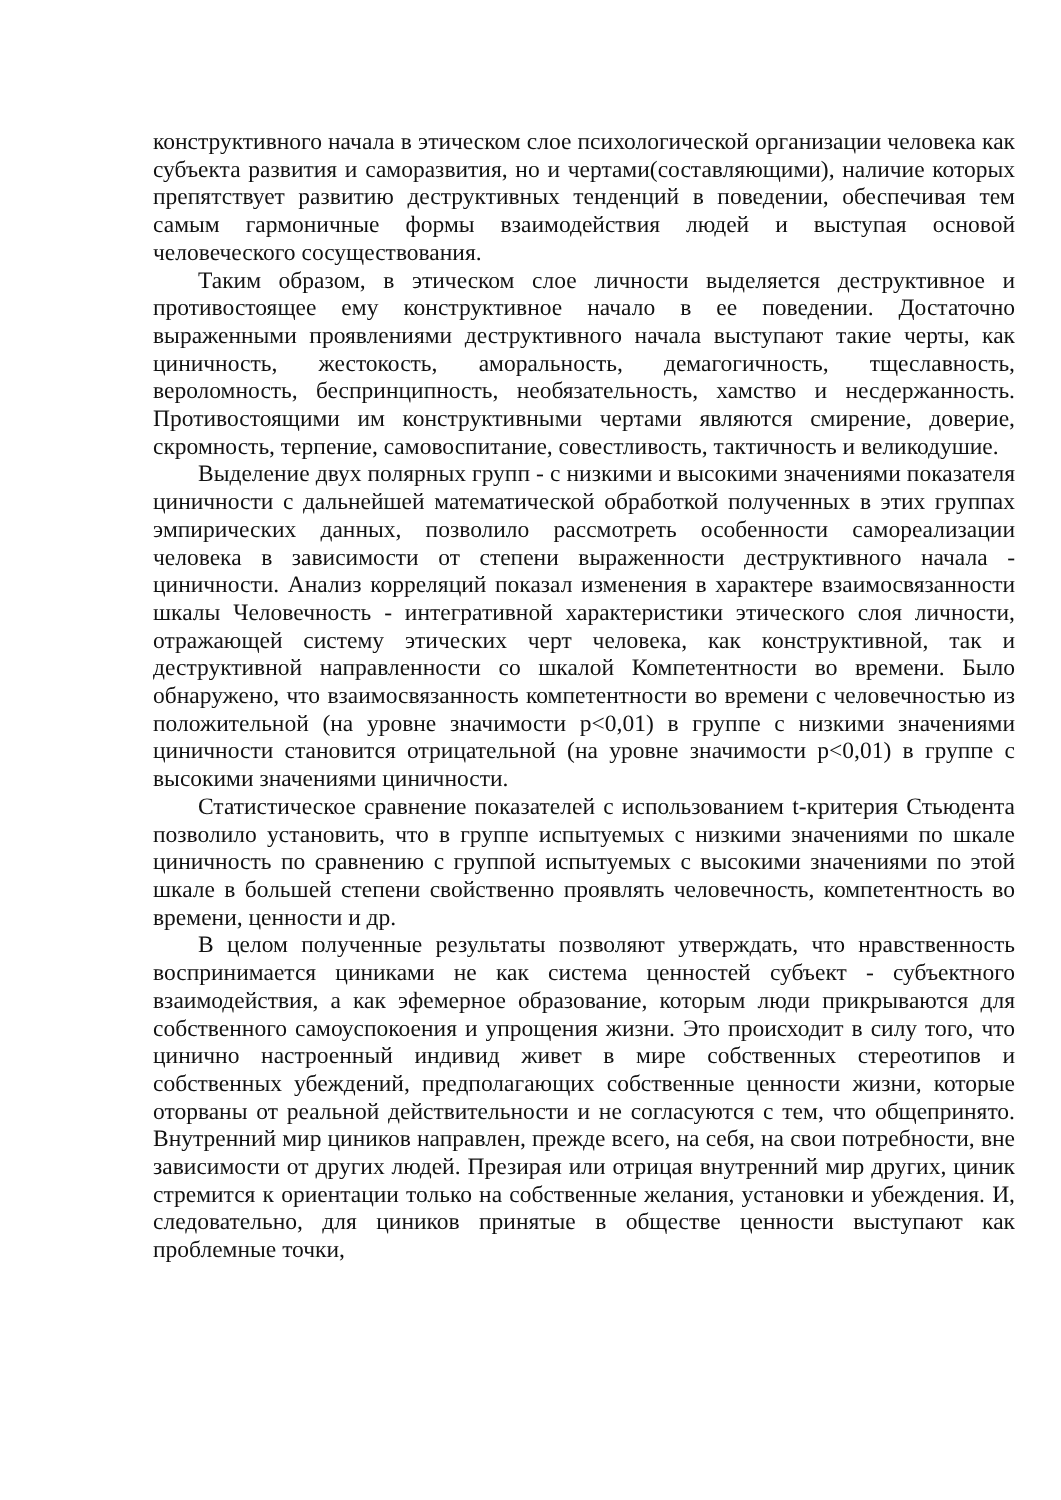конструктивного начала в этическом слое психологической организации человека как субъекта развития и саморазвития, но и чертами(составляющими), наличие которых препятствует развитию деструктивных тенденций в поведении, обеспечивая тем самым гармоничные формы взаимодействия людей и выступая основой человеческого сосуществования.
Таким образом, в этическом слое личности выделяется деструктивное и противостоящее ему конструктивное начало в ее поведении. Достаточно выраженными проявлениями деструктивного начала выступают такие черты, как циничность, жестокость, аморальность, демагогичность, тщеславность, вероломность, беспринципность, необязательность, хамство и несдержанность. Противостоящими им конструктивными чертами являются смирение, доверие, скромность, терпение, самовоспитание, совестливость, тактичность и великодушие.
Выделение двух полярных групп - с низкими и высокими значениями показателя циничности с дальнейшей математической обработкой полученных в этих группах эмпирических данных, позволило рассмотреть особенности самореализации человека в зависимости от степени выраженности деструктивного начала - циничности. Анализ корреляций показал изменения в характере взаимосвязанности шкалы Человечность - интегративной характеристики этического слоя личности, отражающей систему этических черт человека, как конструктивной, так и деструктивной направленности со шкалой Компетентности во времени. Было обнаружено, что взаимосвязанность компетентности во времени с человечностью из положительной (на уровне значимости p<0,01) в группе с низкими значениями циничности становится отрицательной (на уровне значимости p<0,01) в группе с высокими значениями циничности.
Статистическое сравнение показателей с использованием t-критерия Стьюдента позволило установить, что в группе испытуемых с низкими значениями по шкале циничность по сравнению с группой испытуемых с высокими значениями по этой шкале в большей степени свойственно проявлять человечность, компетентность во времени, ценности и др.
В целом полученные результаты позволяют утверждать, что нравственность воспринимается циниками не как система ценностей субъект - субъектного взаимодействия, а как эфемерное образование, которым люди прикрываются для собственного самоуспокоения и упрощения жизни. Это происходит в силу того, что цинично настроенный индивид живет в мире собственных стереотипов и собственных убеждений, предполагающих собственные ценности жизни, которые оторваны от реальной действительности и не согласуются с тем, что общепринято. Внутренний мир циников направлен, прежде всего, на себя, на свои потребности, вне зависимости от других людей. Презирая или отрицая внутренний мир других, циник стремится к ориентации только на собственные желания, установки и убеждения. И, следовательно, для циников принятые в обществе ценности выступают как проблемные точки,